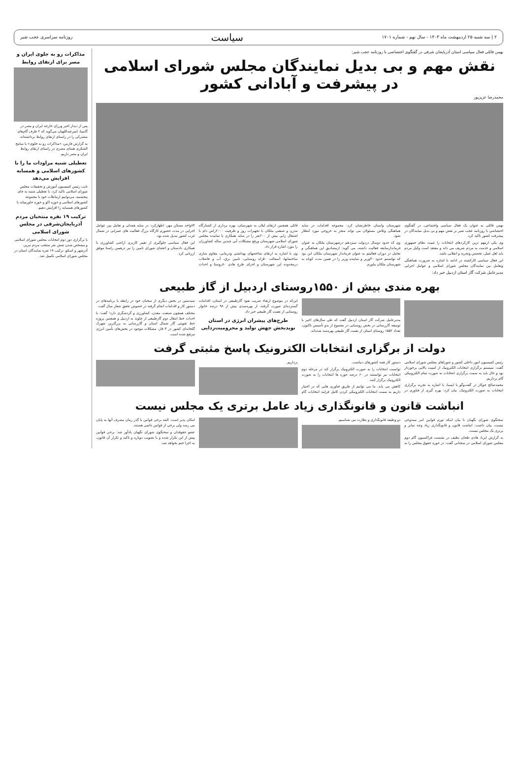۲ | سه شنبه ۲۵ اردیبهشت ماه ۱۴۰۳ - سال نهم - شماره ۱۷۰۱ سیاست روزنامه سراسری عجب شیر
بهمن قائلی فعال سیاسی استان آذربایجان شرقی در گفتگوی اختصاصی با روزنامه عجب شیر:
نقش مهم و بی بدیل نمایندگان مجلس شورای اسلامی
در پیشرفت و آبادانی کشور
محمدرضا عزیزپور
بهمن قائلی به عنوان یک فعال سیاسی واجتماعی، در گفتگوی اختصاصی با روزنامه عجب شیر بر نقش مهم و بی بدیل نمایندگان در پیشرفت کشور تاکید کرد.
وی یکی ازمهم ترین کارکردهای انتخابات را تثبیت نظام جمهوری اسلامی و خدمت به مردم شریف می داند و معتقد است وکیل مردم باید اهل عمل، تخصص وتجربه و انقلابی باشد.
این فعال سیاسی کارکشته در ادامه با اشاره به ضرورت هماهنگی وتعامل بین نمایندگان مجلس شورای اسلامی و عوامل اجرایی شهرستان واستان خاطرنشان کرد: مجموعه اقدامات در سایه هماهنگی وتلاش مسئولان می تواند منجر به خروجی مورد انتظار شود.
وی که حدود دوسال دردولت سیزدهم درشهرستان ملکان به عنوان فرماندارسابقه فعالیت داشته، می گوید: ازمصادیق این هماهنگی و تعامل در دوران فعالیتم به عنوان فرماندار شهرستان ملکان این بود که توانستم حدود ۳۰وزیر و نماینده وزیر را در همین مدت کوتاه به شهرستان ملکان بیاورم.
قائلی همچنین ارتقای لیلان به شهرستان، بهره برداری از کشتارگاه مدرن و صنعتی ملکان با تجهیزات روز و ظرفیت ۲۰۰۰راس دام با اشتغال زایی بیش از ۲۰۰نفر را در سایه همکاری با نماینده مجلس شورای اسلامی شهرستان ورفع مشکلات آبی چندین ساله کشاورزان را مورد اشاره قرار داد.
وی با اشاره به ارتقای شاخصهای بهداشتی ودرمانی، مقاوم سازی ساختمانها، آسفالت ۵۰راه روستایی، تامین برق، آب و فاضلاب درمحدوده این شهرستان و اجرای طرح هادی ۸۰روستا و احداث ۸۴واحد مسکن مهر، اظهارکرد: در سایه همدلی و تعامل بین عوامل اجرایی در مدت حضورم کارگاه بزرگ فعالیت های عمرانی در شمال غرب کشور تبدیل شده بود.
این فعال سیاسی جلوگیری از تغییر کاربری اراضی کشاورزی با همکاری دادستان و اعضای شورای تامین را نیز درهمین راستا موفق ارزیابی کرد.
مدیرعامل شرکت گاز استان اردبیل خبر داد:
بهره مندی بیش از ۱۵۵۰روستای اردبیل از گاز طبیعی
مدیرعامل شرکت گاز استان اردبیل گفت که طی سال‌های اخیر با توسعه گازرسانی در بخش روستایی در مجموع از بدو تأسیس تاکنون، تعداد ۱۵۵۲ روستای استان از نعمت گاز طبیعی بهره‌مند شده‌اند.
این‌که در موضوع ارتقاء ضریب نفوذ گازطبیعی در استان، اقدامات گسترده‌ای صورت گرفته، از بهره‌مندی بیش از ۹۸ درصد خانوار روستایی از نعمت گاز طبیعی خبر داد.
طرح‌های پیشران انرژی در استان نویدبخش جهش تولید و محرومیت‌زدایی
سیدمتین در بخش دیگری از سخنان خود در رابطه با برنامه‌های در دستور کار و اقدامات انجام گرفته در خصوص تحقق شعار سال گفت.
مختلف همچون صنعت، معدن، کشاورزی و گردشگری دارد؛ گفت: با احداث خط انتقال دوم گازطبیعی از چلوند به اردبیل و همچنین پروژه خط تقویتی گاز شمال استان و گازرسانی به بزرگترین شهرک گلخانه‌ای کشور در ۴ فاز، مشکلات موجود در بخش‌های تأمین انرژی مرتفع شده است.
دولت از برگزاری انتخابات الکترونیک پاسخ مثبتی گرفت
رئیس کمیسیون امور داخلی کشور و شوراهای مجلس شورای اسلامی گفت: سیستم برگزاری انتخابات الکترونیک از امنیت بالایی برخوردار بود و حال باید به سمت برگزاری انتخابات به صورت تمام الکترونیکی گام برداریم.
محمدصالح جوکار در گفت‌وگو با ایسنا، با اشاره به تجربه برگزاری انتخابات به صورت الکترونیک، بیان کرد: بهره گیری از فناوری در دستور کار همه کشورهای دنیاست.
توانست انتخابات را به صورت الکترونیک برگزار کند در مرحله دوم انتخابات نیز توانستند در ۶۰ درصد حوزه ها انتخابات را به صورت الکترونیک برگزار کنند.
کاهش می یابد. ما می توانیم از طریق فناوری هایی که در اختیار داریم به سمت انتخابات الکترونیکی کردن کامل فرایند انتخابات گام برداریم.
انباشت قانون و قانونگذاری زیاد عامل برتری یک مجلس نیست
سخنگوی شورای نگهبان با بیان اینکه تورم قوانین امر ممدوحی نیست، بیان داشت: انباشت قانون و قانونگذاری زیاد وجه تمایز و برتری یک مجلس نیست.
به گزارش ایرنا، هادی طحان نظیف در نشست فراکسیون گام دوم مجلس شورای اسلامی در سخنانی گفت: در حوزه حقوق مجلس را به دو وظیفه قانونگذاری و نظارت می شناسیم.
امکان پذیر است. البته برخی قوانین با گذر زمان مصرف آنها به پایان می رسد ولی برخی از قوانین دائمی هستند.
عضو حقوقدان و سخنگوی شورای نگهبان یادآور شد: برخی قوانین پیش از این تکرار شده و با تصویب دوباره و تاکید و تکرار آن قانون، به اجرا ختم نخواهد شد.
مذاکرات رو به جلوی ایران و مصر برای ارتقای روابط
پس از دیدار اخیر وزرای خارجه ایران و مصر در گامبیا، امیرعبداللهیان می‌گوید که ۲ طرف گام‌های مشترکی را در راستای ارتقای روابط برداشته‌اند.
به گزارش فارس، «مذاکرات رو به جلوی» با سامح الشکری همتای مصری در راستای ارتقای روابط ایران و مصر داریم.
تعطیلی شنبه مراودات ما را با کشورهای اسلامی و همسایه افزایش می‌دهد
نایب رئیس کمیسیون آموزش و تحقیقات مجلس شورای اسلامی تاکید کرد: با تعطیلی شنبه به جای پنجشنبه، می‌توانیم ارتباطات خود با مجموعه کشورهای اسلامی و حوزه اکو و حوزه خاورمیانه با کشورهای همسایه را افزایش دهیم.
ترکیب ۱۹ نفره منتخبان مردم آذربایجان‌شرقی در مجلس شورای اسلامی
با برگزاری دور دوم انتخابات مجلس شورای اسلامی و مشخص شدن شش نفر منتخب مردم تبریز، آذرشهر و اسکو، ترکیب ۱۹ نفره نمایندگان استان در مجلس شورای اسلامی تکمیل شد.